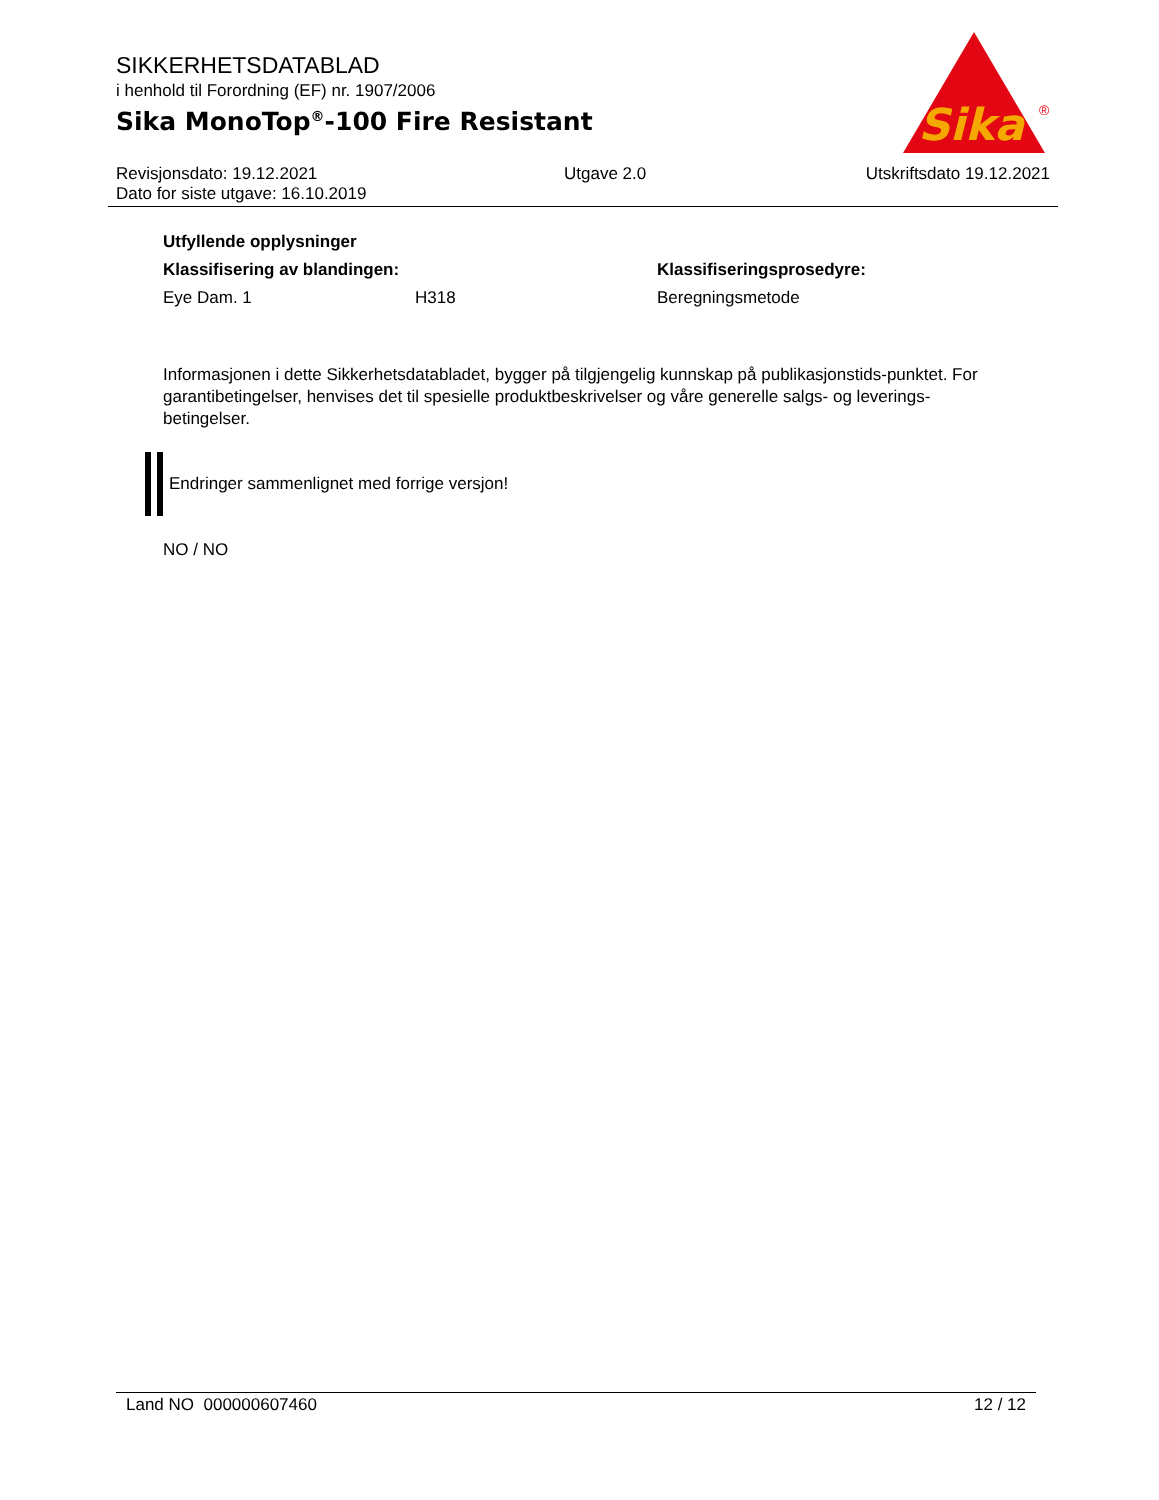SIKKERHETSDATABLAD
i henhold til Forordning (EF) nr. 1907/2006
Sika MonoTop<sup>®</sup>-100 Fire Resistant
Sika
®
| Revisjonsdato: 19.12.2021 | Utgave 2.0 | Utskriftsdato 19.12.2021 |
| Dato for siste utgave: 16.10.2019 | | |
| Utfyllende opplysninger | | |
| Klassifisering av blandingen: | | Klassifiseringsprosedyre: |
| Eye Dam. 1 | H318 | Beregningsmetode |
Informasjonen i dette Sikkerhetsdatabladet, bygger på tilgjengelig kunnskap på publikasjonstids-punktet. For garantibetingelser, henvises det til spesielle produktbeskrivelser og våre generelle salgs- og leverings- betingelser.
Endringer sammenlignet med forrige versjon!
NO / NO
Land NO 000000607460 12 / 12